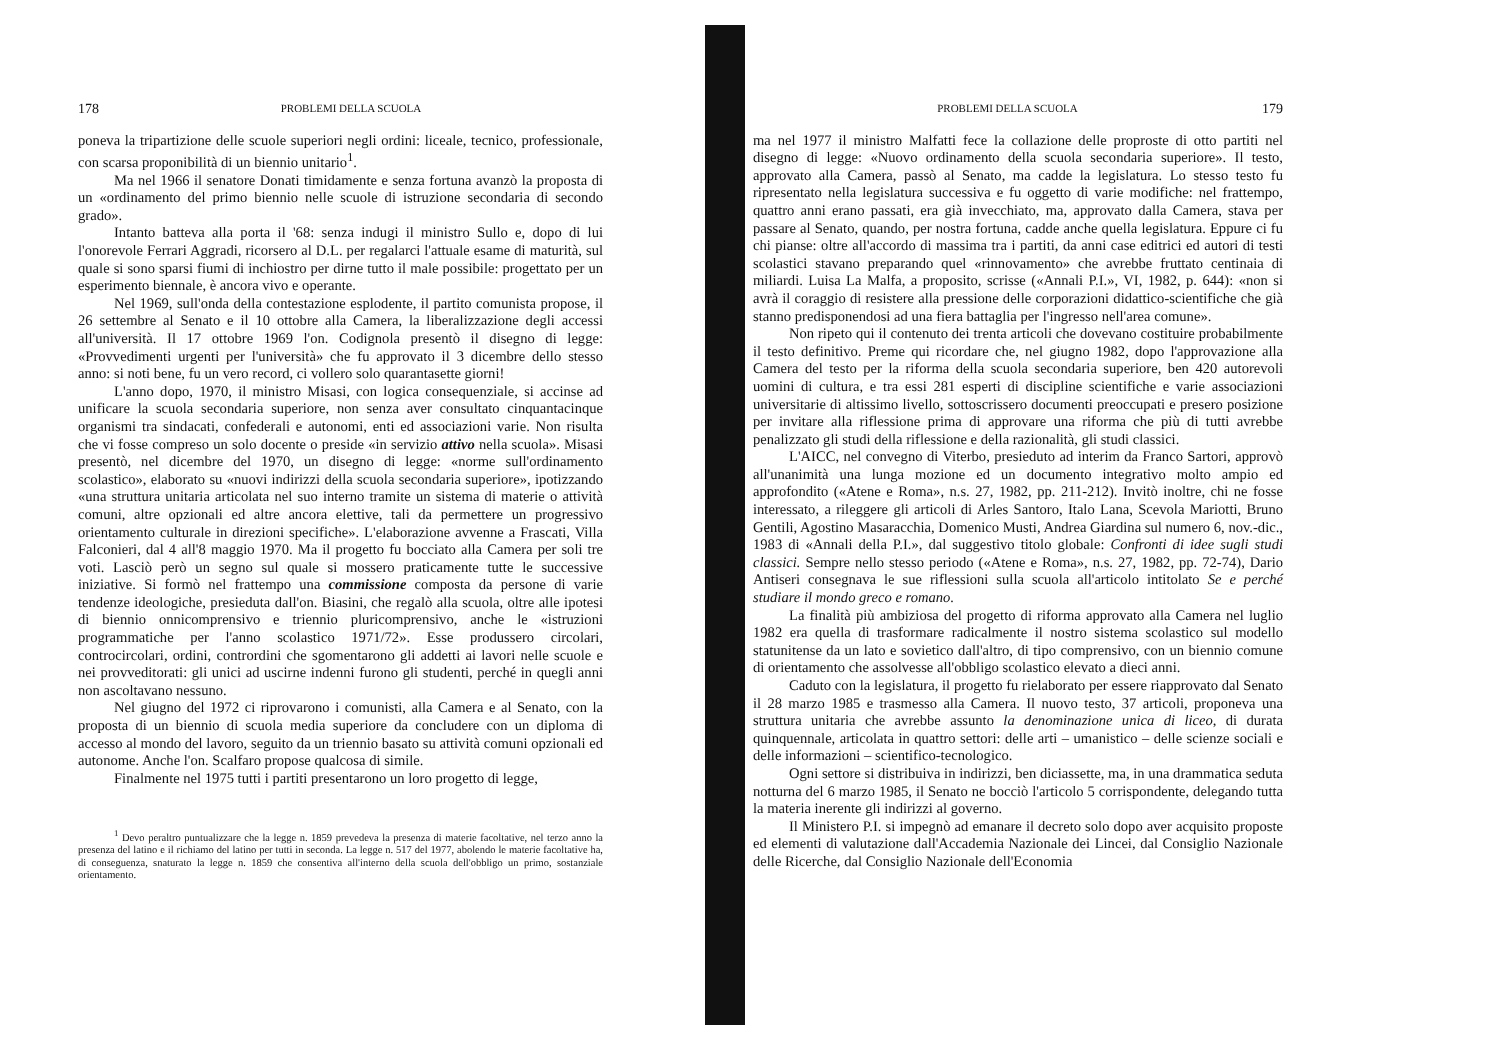178 PROBLEMI DELLA SCUOLA
poneva la tripartizione delle scuole superiori negli ordini: liceale, tecnico, professionale, con scarsa proponibilità di un biennio unitario<sup>1</sup>.
Ma nel 1966 il senatore Donati timidamente e senza fortuna avanzò la proposta di un «ordinamento del primo biennio nelle scuole di istruzione secondaria di secondo grado».
Intanto batteva alla porta il '68: senza indugi il ministro Sullo e, dopo di lui l'onorevole Ferrari Aggradi, ricorsero al D.L. per regalarci l'attuale esame di maturità, sul quale si sono sparsi fiumi di inchiostro per dirne tutto il male possibile: progettato per un esperimento biennale, è ancora vivo e operante.
Nel 1969, sull'onda della contestazione esplodente, il partito comunista propose, il 26 settembre al Senato e il 10 ottobre alla Camera, la liberalizzazione degli accessi all'università. Il 17 ottobre 1969 l'on. Codignola presentò il disegno di legge: «Provvedimenti urgenti per l'università» che fu approvato il 3 dicembre dello stesso anno: si noti bene, fu un vero record, ci vollero solo quarantasette giorni!
L'anno dopo, 1970, il ministro Misasi, con logica consequenziale, si accinse ad unificare la scuola secondaria superiore, non senza aver consultato cinquantacinque organismi tra sindacati, confederali e autonomi, enti ed associazioni varie. Non risulta che vi fosse compreso un solo docente o preside «in servizio attivo nella scuola». Misasi presentò, nel dicembre del 1970, un disegno di legge: «norme sull'ordinamento scolastico», elaborato su «nuovi indirizzi della scuola secondaria superiore», ipotizzando «una struttura unitaria articolata nel suo interno tramite un sistema di materie o attività comuni, altre opzionali ed altre ancora elettive, tali da permettere un progressivo orientamento culturale in direzioni specifiche». L'elaborazione avvenne a Frascati, Villa Falconieri, dal 4 all'8 maggio 1970. Ma il progetto fu bocciato alla Camera per soli tre voti. Lasciò però un segno sul quale si mossero praticamente tutte le successive iniziative. Si formò nel frattempo una commissione composta da persone di varie tendenze ideologiche, presieduta dall'on. Biasini, che regalò alla scuola, oltre alle ipotesi di biennio onnicomprensivo e triennio pluricomprensivo, anche le «istruzioni programmatiche per l'anno scolastico 1971/72». Esse produssero circolari, controcircolari, ordini, contrordini che sgomentarono gli addetti ai lavori nelle scuole e nei provveditorati: gli unici ad uscirne indenni furono gli studenti, perché in quegli anni non ascoltavano nessuno.
Nel giugno del 1972 ci riprovarono i comunisti, alla Camera e al Senato, con la proposta di un biennio di scuola media superiore da concludere con un diploma di accesso al mondo del lavoro, seguito da un triennio basato su attività comuni opzionali ed autonome. Anche l'on. Scalfaro propose qualcosa di simile.
Finalmente nel 1975 tutti i partiti presentarono un loro progetto di legge,
<sup>1</sup> Devo peraltro puntualizzare che la legge n. 1859 prevedeva la presenza di materie facoltative, nel terzo anno la presenza del latino e il richiamo del latino per tutti in seconda. La legge n. 517 del 1977, abolendo le materie facoltative ha, di conseguenza, snaturato la legge n. 1859 che consentiva all'interno della scuola dell'obbligo un primo, sostanziale orientamento.
PROBLEMI DELLA SCUOLA 179
ma nel 1977 il ministro Malfatti fece la collazione delle proproste di otto partiti nel disegno di legge: «Nuovo ordinamento della scuola secondaria superiore». Il testo, approvato alla Camera, passò al Senato, ma cadde la legislatura. Lo stesso testo fu ripresentato nella legislatura successiva e fu oggetto di varie modifiche: nel frattempo, quattro anni erano passati, era già invecchiato, ma, approvato dalla Camera, stava per passare al Senato, quando, per nostra fortuna, cadde anche quella legislatura. Eppure ci fu chi pianse: oltre all'accordo di massima tra i partiti, da anni case editrici ed autori di testi scolastici stavano preparando quel «rinnovamento» che avrebbe fruttato centinaia di miliardi. Luisa La Malfa, a proposito, scrisse («Annali P.I.», VI, 1982, p. 644): «non si avrà il coraggio di resistere alla pressione delle corporazioni didattico-scientifiche che già stanno predisponendosi ad una fiera battaglia per l'ingresso nell'area comune».
Non ripeto qui il contenuto dei trenta articoli che dovevano costituire probabilmente il testo definitivo. Preme qui ricordare che, nel giugno 1982, dopo l'approvazione alla Camera del testo per la riforma della scuola secondaria superiore, ben 420 autorevoli uomini di cultura, e tra essi 281 esperti di discipline scientifiche e varie associazioni universitarie di altissimo livello, sottoscrissero documenti preoccupati e presero posizione per invitare alla riflessione prima di approvare una riforma che più di tutti avrebbe penalizzato gli studi della riflessione e della razionalità, gli studi classici.
L'AICC, nel convegno di Viterbo, presieduto ad interim da Franco Sartori, approvò all'unanimità una lunga mozione ed un documento integrativo molto ampio ed approfondito («Atene e Roma», n.s. 27, 1982, pp. 211-212). Invitò inoltre, chi ne fosse interessato, a rileggere gli articoli di Arles Santoro, Italo Lana, Scevola Mariotti, Bruno Gentili, Agostino Masaracchia, Domenico Musti, Andrea Giardina sul numero 6, nov.-dic., 1983 di «Annali della P.I.», dal suggestivo titolo globale: Confronti di idee sugli studi classici. Sempre nello stesso periodo («Atene e Roma», n.s. 27, 1982, pp. 72-74), Dario Antiseri consegnava le sue riflessioni sulla scuola all'articolo intitolato Se e perché studiare il mondo greco e romano.
La finalità più ambiziosa del progetto di riforma approvato alla Camera nel luglio 1982 era quella di trasformare radicalmente il nostro sistema scolastico sul modello statunitense da un lato e sovietico dall'altro, di tipo comprensivo, con un biennio comune di orientamento che assolvesse all'obbligo scolastico elevato a dieci anni.
Caduto con la legislatura, il progetto fu rielaborato per essere riapprovato dal Senato il 28 marzo 1985 e trasmesso alla Camera. Il nuovo testo, 37 articoli, proponeva una struttura unitaria che avrebbe assunto la denominazione unica di liceo, di durata quinquennale, articolata in quattro settori: delle arti – umanistico – delle scienze sociali e delle informazioni – scientifico-tecnologico.
Ogni settore si distribuiva in indirizzi, ben diciassette, ma, in una drammatica seduta notturna del 6 marzo 1985, il Senato ne bocciò l'articolo 5 corrispondente, delegando tutta la materia inerente gli indirizzi al governo.
Il Ministero P.I. si impegnò ad emanare il decreto solo dopo aver acquisito proposte ed elementi di valutazione dall'Accademia Nazionale dei Lincei, dal Consiglio Nazionale delle Ricerche, dal Consiglio Nazionale dell'Economia